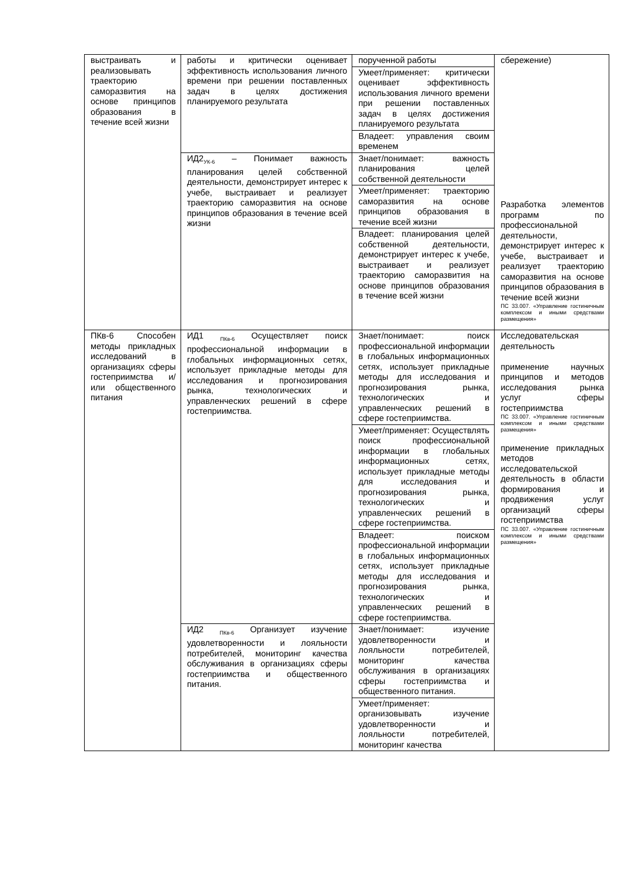| выстраивать и реализовывать траекторию саморазвития на основе принципов образования в течение всей жизни | работы и критически оценивает эффективность использования личного времени при решении поставленных задач в целях достижения планируемого результата | порученной работы | сбережение) Разработка элементов программ по профессиональной деятельности, демонстрирует интерес к учебе, выстраивает и реализует траекторию саморазвития на основе принципов образования в течение всей жизни ПС 33.007. «Управление гостиничным комплексом и иными средствами размещения» |
| | | Умеет/применяет: критически оценивает эффективность использования личного времени при решении поставленных задач в целях достижения планируемого результата | |
| | | Владеет: управления своим временем | |
| | ИД2<sub>УК-6</sub> – Понимает важность планирования целей собственной деятельности, демонстрирует интерес к учебе, выстраивает и реализует траекторию саморазвития на основе принципов образования в течение всей жизни | Знает/понимает: важность планирования целей собственной деятельности | |
| | | Умеет/применяет: траекторию саморазвития на основе принципов образования в течение всей жизни | |
| | | Владеет: планирования целей собственной деятельности, демонстрирует интерес к учебе, выстраивает и реализует траекторию саморазвития на основе принципов образования в течение всей жизни | |
| ПКв-6 Способен методы прикладных исследований в организациях сферы гостеприимства и/или общественного питания | ИД1 <sub>ПКв-6</sub> Осуществляет поиск профессиональной информации в глобальных информационных сетях, использует прикладные методы для исследования и прогнозирования рынка, технологических и управленческих решений в сфере гостеприимства. | Знает/понимает: поиск профессиональной информации в глобальных информационных сетях, использует прикладные методы для исследования и прогнозирования рынка, технологических и управленческих решений в сфере гостеприимства. | Исследовательская деятельность применение научных принципов и методов исследования рынка услуг сферы гостеприимства ПС 33.007. «Управление гостиничным комплексом и иными средствами размещения» применение прикладных методов исследовательской деятельность в области формирования и продвижения услуг организаций сферы гостеприимства ПС 33.007. «Управление гостиничным комплексом и иными средствами размещения» |
| | | Умеет/применяет: Осуществлять поиск профессиональной информации в глобальных информационных сетях, использует прикладные методы для исследования и прогнозирования рынка, технологических и управленческих решений в сфере гостеприимства. | |
| | | Владеет: поиском профессиональной информации в глобальных информационных сетях, использует прикладные методы для исследования и прогнозирования рынка, технологических и управленческих решений в сфере гостеприимства. | |
| | ИД2 <sub>ПКв-6</sub> Организует изучение удовлетворенности и лояльности потребителей, мониторинг качества обслуживания в организациях сферы гостеприимства и общественного питания. | Знает/понимает: изучение удовлетворенности и лояльности потребителей, мониторинг качества обслуживания в организациях сферы гостеприимства и общественного питания. | |
| | | Умеет/применяет: организовывать изучение удовлетворенности и лояльности потребителей, мониторинг качества | |